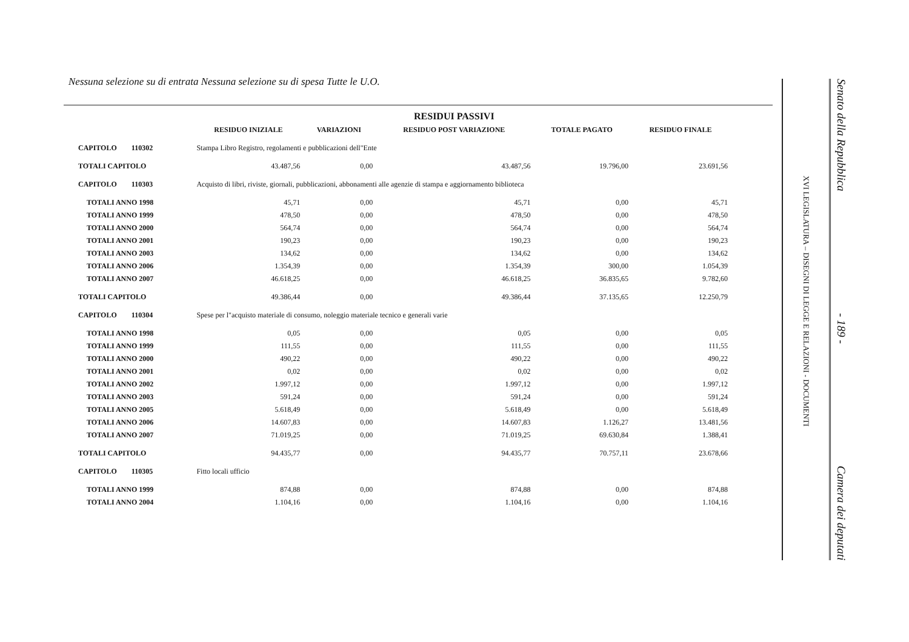Nessuna selezione su di entrata Nessuna selezione su di spesa Tutte le U.O.
| | | | RESIDUI PASSIVI | | |
| --- | --- | --- | --- | --- | --- |
| | RESIDUO INIZIALE | VARIAZIONI | RESIDUO POST VARIAZIONE | TOTALE PAGATO | RESIDUO FINALE |
| CAPITOLO 110302 | Stampa Libro Registro, regolamenti e pubblicazioni dell"Ente | | | | |
| TOTALI CAPITOLO | 43.487,56 | 0,00 | 43.487,56 | 19.796,00 | 23.691,56 |
| CAPITOLO 110303 | Acquisto di libri, riviste, giornali, pubblicazioni, abbonamenti alle agenzie di stampa e aggiornamento biblioteca | | | | |
| TOTALI ANNO 1998 | 45,71 | 0,00 | 45,71 | 0,00 | 45,71 |
| TOTALI ANNO 1999 | 478,50 | 0,00 | 478,50 | 0,00 | 478,50 |
| TOTALI ANNO 2000 | 564,74 | 0,00 | 564,74 | 0,00 | 564,74 |
| TOTALI ANNO 2001 | 190,23 | 0,00 | 190,23 | 0,00 | 190,23 |
| TOTALI ANNO 2003 | 134,62 | 0,00 | 134,62 | 0,00 | 134,62 |
| TOTALI ANNO 2006 | 1.354,39 | 0,00 | 1.354,39 | 300,00 | 1.054,39 |
| TOTALI ANNO 2007 | 46.618,25 | 0,00 | 46.618,25 | 36.835,65 | 9.782,60 |
| TOTALI CAPITOLO | 49.386,44 | 0,00 | 49.386,44 | 37.135,65 | 12.250,79 |
| CAPITOLO 110304 | Spese per l"acquisto materiale di consumo, noleggio materiale tecnico e generali varie | | | | |
| TOTALI ANNO 1998 | 0,05 | 0,00 | 0,05 | 0,00 | 0,05 |
| TOTALI ANNO 1999 | 111,55 | 0,00 | 111,55 | 0,00 | 111,55 |
| TOTALI ANNO 2000 | 490,22 | 0,00 | 490,22 | 0,00 | 490,22 |
| TOTALI ANNO 2001 | 0,02 | 0,00 | 0,02 | 0,00 | 0,02 |
| TOTALI ANNO 2002 | 1.997,12 | 0,00 | 1.997,12 | 0,00 | 1.997,12 |
| TOTALI ANNO 2003 | 591,24 | 0,00 | 591,24 | 0,00 | 591,24 |
| TOTALI ANNO 2005 | 5.618,49 | 0,00 | 5.618,49 | 0,00 | 5.618,49 |
| TOTALI ANNO 2006 | 14.607,83 | 0,00 | 14.607,83 | 1.126,27 | 13.481,56 |
| TOTALI ANNO 2007 | 71.019,25 | 0,00 | 71.019,25 | 69.630,84 | 1.388,41 |
| TOTALI CAPITOLO | 94.435,77 | 0,00 | 94.435,77 | 70.757,11 | 23.678,66 |
| CAPITOLO 110305 | Fitto locali ufficio | | | | |
| TOTALI ANNO 1999 | 874,88 | 0,00 | 874,88 | 0,00 | 874,88 |
| TOTALI ANNO 2004 | 1.104,16 | 0,00 | 1.104,16 | 0,00 | 1.104,16 |
XVI LEGISLATURA – DISEGNI DI LEGGE E RELAZIONI - DOCUMENTI
Senato della Repubblica - 189 - Camera dei deputati